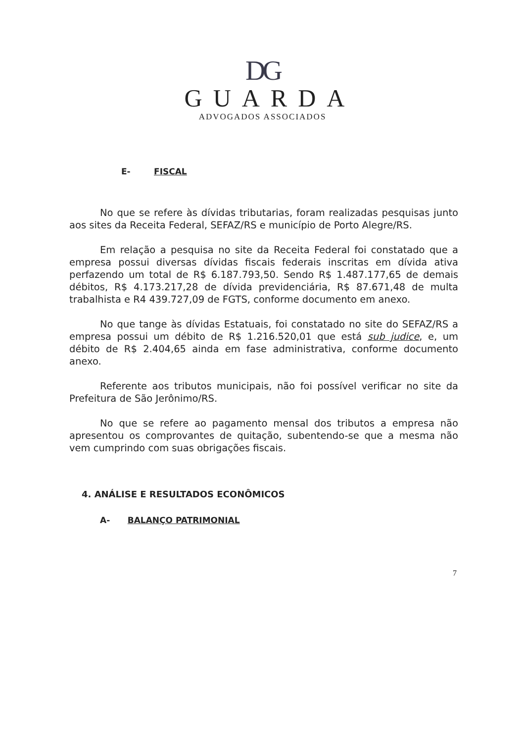DG
GUARDA
ADVOGADOS ASSOCIADOS
E- FISCAL
No que se refere às dívidas tributarias, foram realizadas pesquisas junto aos sites da Receita Federal, SEFAZ/RS e município de Porto Alegre/RS.
Em relação a pesquisa no site da Receita Federal foi constatado que a empresa possui diversas dívidas fiscais federais inscritas em dívida ativa perfazendo um total de R$ 6.187.793,50. Sendo R$ 1.487.177,65 de demais débitos, R$ 4.173.217,28 de dívida previdenciária, R$ 87.671,48 de multa trabalhista e R4 439.727,09 de FGTS, conforme documento em anexo.
No que tange às dívidas Estatuais, foi constatado no site do SEFAZ/RS a empresa possui um débito de R$ 1.216.520,01 que está sub judice, e, um débito de R$ 2.404,65 ainda em fase administrativa, conforme documento anexo.
Referente aos tributos municipais, não foi possível verificar no site da Prefeitura de São Jerônimo/RS.
No que se refere ao pagamento mensal dos tributos a empresa não apresentou os comprovantes de quitação, subentendo-se que a mesma não vem cumprindo com suas obrigações fiscais.
4. ANÁLISE E RESULTADOS ECONÔMICOS
A- BALANÇO PATRIMONIAL
7